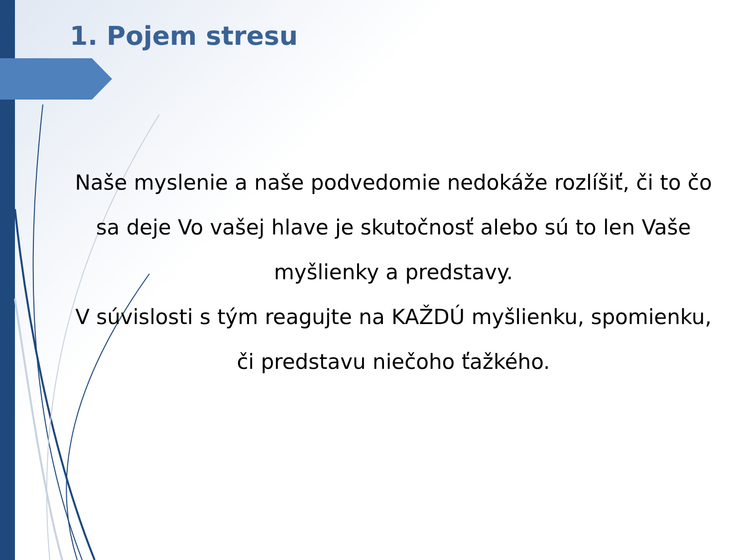1. Pojem stresu
Naše myslenie a naše podvedomie nedokáže rozlíšiť, či to čo sa deje Vo vašej hlave je skutočnosť alebo sú to len Vaše myšlienky a predstavy.
V súvislosti s tým reagujte na KAŽDÚ myšlienku, spomienku, či predstavu niečoho ťažkého.